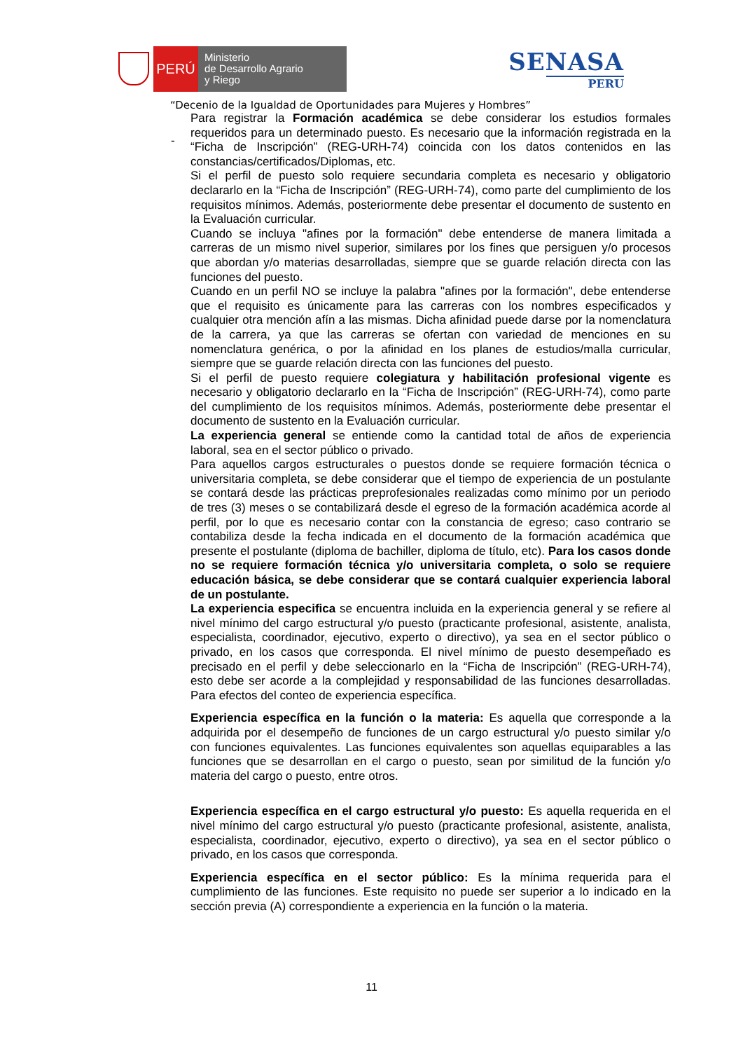PERÚ
Ministerio
de Desarrollo Agrario
y Riego
SENASA
PERU
“Decenio de la Igualdad de Oportunidades para Mujeres y Hombres”
-
Para registrar la Formación académica se debe considerar los estudios formales requeridos para un determinado puesto. Es necesario que la información registrada en la “Ficha de Inscripción” (REG-URH-74) coincida con los datos contenidos en las constancias/certificados/Diplomas, etc.
Si el perfil de puesto solo requiere secundaria completa es necesario y obligatorio declararlo en la “Ficha de Inscripción” (REG-URH-74), como parte del cumplimiento de los requisitos mínimos. Además, posteriormente debe presentar el documento de sustento en la Evaluación curricular.
Cuando se incluya "afines por la formación" debe entenderse de manera limitada a carreras de un mismo nivel superior, similares por los fines que persiguen y/o procesos que abordan y/o materias desarrolladas, siempre que se guarde relación directa con las funciones del puesto.
Cuando en un perfil NO se incluye la palabra "afines por la formación", debe entenderse que el requisito es únicamente para las carreras con los nombres especificados y cualquier otra mención afín a las mismas. Dicha afinidad puede darse por la nomenclatura de la carrera, ya que las carreras se ofertan con variedad de menciones en su nomenclatura genérica, o por la afinidad en los planes de estudios/malla curricular, siempre que se guarde relación directa con las funciones del puesto.
Si el perfil de puesto requiere colegiatura y habilitación profesional vigente es necesario y obligatorio declararlo en la “Ficha de Inscripción” (REG-URH-74), como parte del cumplimiento de los requisitos mínimos. Además, posteriormente debe presentar el documento de sustento en la Evaluación curricular.
La experiencia general se entiende como la cantidad total de años de experiencia laboral, sea en el sector público o privado.
Para aquellos cargos estructurales o puestos donde se requiere formación técnica o universitaria completa, se debe considerar que el tiempo de experiencia de un postulante se contará desde las prácticas preprofesionales realizadas como mínimo por un periodo de tres (3) meses o se contabilizará desde el egreso de la formación académica acorde al perfil, por lo que es necesario contar con la constancia de egreso; caso contrario se contabiliza desde la fecha indicada en el documento de la formación académica que presente el postulante (diploma de bachiller, diploma de título, etc). Para los casos donde no se requiere formación técnica y/o universitaria completa, o solo se requiere educación básica, se debe considerar que se contará cualquier experiencia laboral de un postulante.
La experiencia especifica se encuentra incluida en la experiencia general y se refiere al nivel mínimo del cargo estructural y/o puesto (practicante profesional, asistente, analista, especialista, coordinador, ejecutivo, experto o directivo), ya sea en el sector público o privado, en los casos que corresponda. El nivel mínimo de puesto desempeñado es precisado en el perfil y debe seleccionarlo en la “Ficha de Inscripción” (REG-URH-74), esto debe ser acorde a la complejidad y responsabilidad de las funciones desarrolladas. Para efectos del conteo de experiencia específica.
Experiencia específica en la función o la materia: Es aquella que corresponde a la adquirida por el desempeño de funciones de un cargo estructural y/o puesto similar y/o con funciones equivalentes. Las funciones equivalentes son aquellas equiparables a las funciones que se desarrollan en el cargo o puesto, sean por similitud de la función y/o materia del cargo o puesto, entre otros.
Experiencia específica en el cargo estructural y/o puesto: Es aquella requerida en el nivel mínimo del cargo estructural y/o puesto (practicante profesional, asistente, analista, especialista, coordinador, ejecutivo, experto o directivo), ya sea en el sector público o privado, en los casos que corresponda.
Experiencia específica en el sector público: Es la mínima requerida para el cumplimiento de las funciones. Este requisito no puede ser superior a lo indicado en la sección previa (A) correspondiente a experiencia en la función o la materia.
11